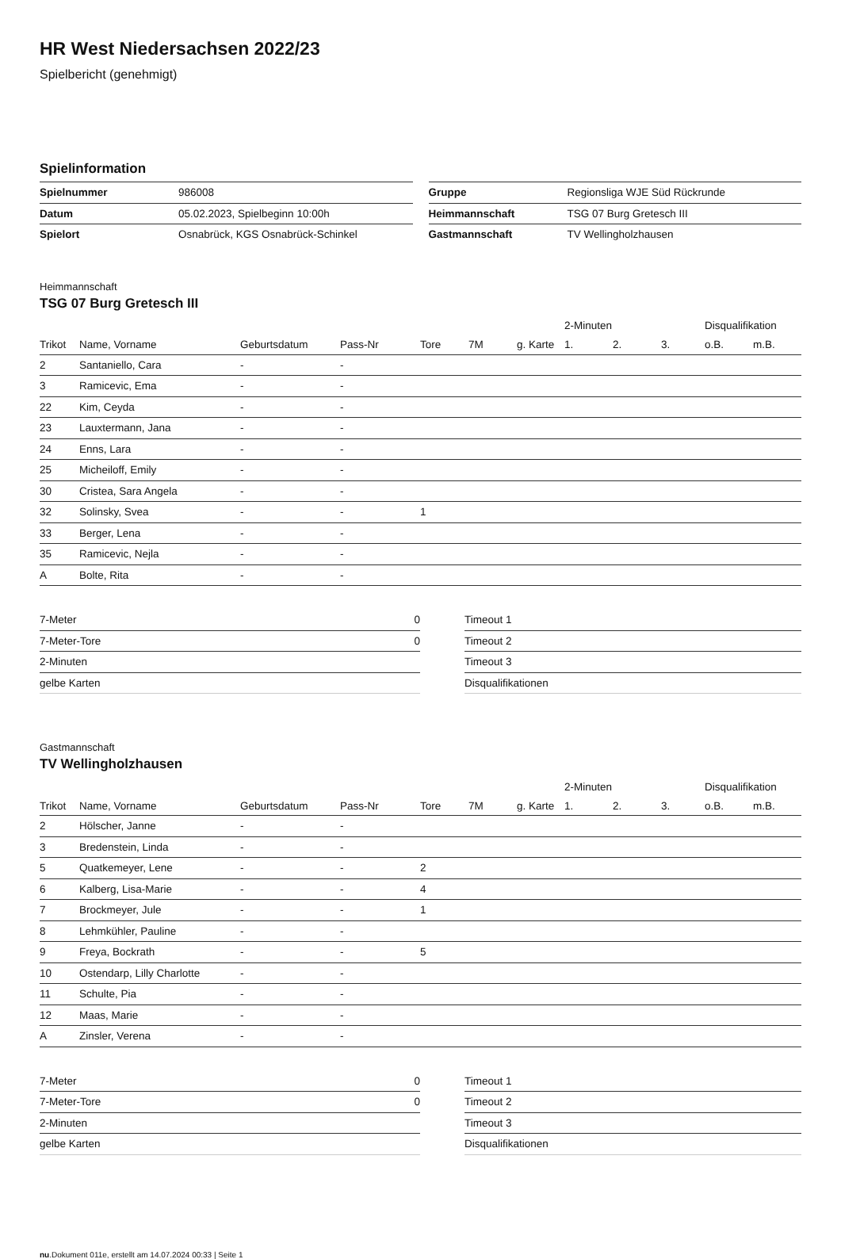HR West Niedersachsen 2022/23
Spielbericht (genehmigt)
Spielinformation
| Spielnummer | 986008 |
| Datum | 05.02.2023, Spielbeginn 10:00h |
| Spielort | Osnabrück, KGS Osnabrück-Schinkel |
| Gruppe | Regionsliga WJE Süd Rückrunde |
| Heimmannschaft | TSG 07 Burg Gretesch III |
| Gastmannschaft | TV Wellingholzhausen |
Heimmannschaft
TSG 07 Burg Gretesch III
| | | | | | | | 2-Minuten | | | Disqualifikation | |
| --- | --- | --- | --- | --- | --- | --- | --- | --- | --- | --- | --- |
| Trikot | Name, Vorname | Geburtsdatum | Pass-Nr | Tore | 7M | g. Karte | 1. | 2. | 3. | o.B. | m.B. |
| 2 | Santaniello, Cara | - | - | | | | | | | | |
| 3 | Ramicevic, Ema | - | - | | | | | | | | |
| 22 | Kim, Ceyda | - | - | | | | | | | | |
| 23 | Lauxtermann, Jana | - | - | | | | | | | | |
| 24 | Enns, Lara | - | - | | | | | | | | |
| 25 | Micheiloff, Emily | - | - | | | | | | | | |
| 30 | Cristea, Sara Angela | - | - | | | | | | | | |
| 32 | Solinsky, Svea | - | - | 1 | | | | | | | |
| 33 | Berger, Lena | - | - | | | | | | | | |
| 35 | Ramicevic, Nejla | - | - | | | | | | | | |
| A | Bolte, Rita | - | - | | | | | | | | |
| 7-Meter | 0 |
| 7-Meter-Tore | 0 |
| 2-Minuten | |
| gelbe Karten | |
| Timeout 1 |
| Timeout 2 |
| Timeout 3 |
| Disqualifikationen |
Gastmannschaft
TV Wellingholzhausen
| | | | | | | | 2-Minuten | | | Disqualifikation | |
| --- | --- | --- | --- | --- | --- | --- | --- | --- | --- | --- | --- |
| Trikot | Name, Vorname | Geburtsdatum | Pass-Nr | Tore | 7M | g. Karte | 1. | 2. | 3. | o.B. | m.B. |
| 2 | Hölscher, Janne | - | - | | | | | | | | |
| 3 | Bredenstein, Linda | - | - | | | | | | | | |
| 5 | Quatkemeyer, Lene | - | - | 2 | | | | | | | |
| 6 | Kalberg, Lisa-Marie | - | - | 4 | | | | | | | |
| 7 | Brockmeyer, Jule | - | - | 1 | | | | | | | |
| 8 | Lehmkühler, Pauline | - | - | | | | | | | | |
| 9 | Freya, Bockrath | - | - | 5 | | | | | | | |
| 10 | Ostendarp, Lilly Charlotte | - | - | | | | | | | | |
| 11 | Schulte, Pia | - | - | | | | | | | | |
| 12 | Maas, Marie | - | - | | | | | | | | |
| A | Zinsler, Verena | - | - | | | | | | | | |
| 7-Meter | 0 |
| 7-Meter-Tore | 0 |
| 2-Minuten | |
| gelbe Karten | |
| Timeout 1 |
| Timeout 2 |
| Timeout 3 |
| Disqualifikationen |
nu.Dokument 011e, erstellt am 14.07.2024 00:33 | Seite 1